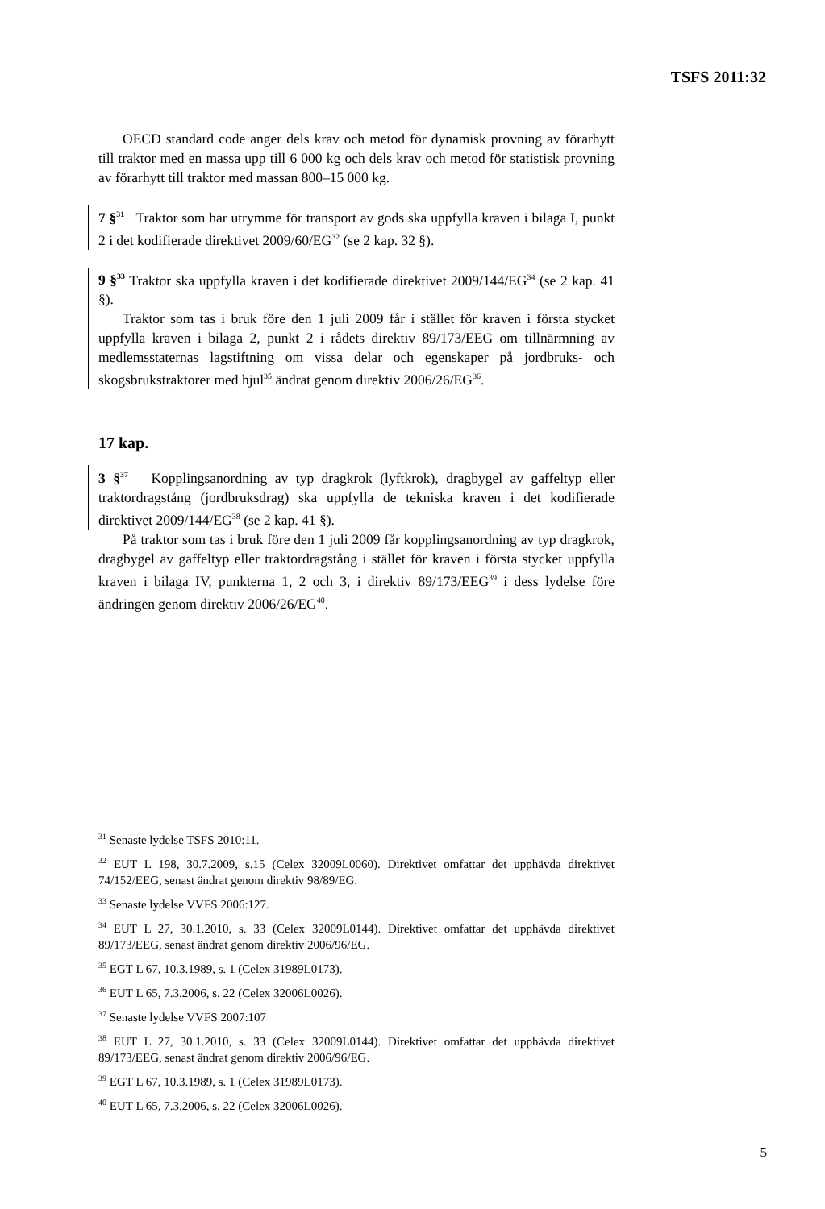TSFS 2011:32
OECD standard code anger dels krav och metod för dynamisk provning av förarhytt till traktor med en massa upp till 6 000 kg och dels krav och metod för statistisk provning av förarhytt till traktor med massan 800–15 000 kg.
7 §<sup>31</sup> Traktor som har utrymme för transport av gods ska uppfylla kraven i bilaga I, punkt 2 i det kodifierade direktivet 2009/60/EG<sup>32</sup> (se 2 kap. 32 §).
9 §<sup>33</sup> Traktor ska uppfylla kraven i det kodifierade direktivet 2009/144/EG<sup>34</sup> (se 2 kap. 41 §).
Traktor som tas i bruk före den 1 juli 2009 får i stället för kraven i första stycket uppfylla kraven i bilaga 2, punkt 2 i rådets direktiv 89/173/EEG om tillnärmning av medlemsstaternas lagstiftning om vissa delar och egenskaper på jordbruks- och skogsbrukstraktorer med hjul<sup>35</sup> ändrat genom direktiv 2006/26/EG<sup>36</sup>.
17 kap.
3 §<sup>37</sup> Kopplingsanordning av typ dragkrok (lyftkrok), dragbygel av gaffeltyp eller traktordragstång (jordbruksdrag) ska uppfylla de tekniska kraven i det kodifierade direktivet 2009/144/EG<sup>38</sup> (se 2 kap. 41 §).
På traktor som tas i bruk före den 1 juli 2009 får kopplingsanordning av typ dragkrok, dragbygel av gaffeltyp eller traktordragstång i stället för kraven i första stycket uppfylla kraven i bilaga IV, punkterna 1, 2 och 3, i direktiv 89/173/EEG<sup>39</sup> i dess lydelse före ändringen genom direktiv 2006/26/EG<sup>40</sup>.
<sup>31</sup> Senaste lydelse TSFS 2010:11.
<sup>32</sup> EUT L 198, 30.7.2009, s.15 (Celex 32009L0060). Direktivet omfattar det upphävda direktivet 74/152/EEG, senast ändrat genom direktiv 98/89/EG.
<sup>33</sup> Senaste lydelse VVFS 2006:127.
<sup>34</sup> EUT L 27, 30.1.2010, s. 33 (Celex 32009L0144). Direktivet omfattar det upphävda direktivet 89/173/EEG, senast ändrat genom direktiv 2006/96/EG.
<sup>35</sup> EGT L 67, 10.3.1989, s. 1 (Celex 31989L0173).
<sup>36</sup> EUT L 65, 7.3.2006, s. 22 (Celex 32006L0026).
<sup>37</sup> Senaste lydelse VVFS 2007:107
<sup>38</sup> EUT L 27, 30.1.2010, s. 33 (Celex 32009L0144). Direktivet omfattar det upphävda direktivet 89/173/EEG, senast ändrat genom direktiv 2006/96/EG.
<sup>39</sup> EGT L 67, 10.3.1989, s. 1 (Celex 31989L0173).
<sup>40</sup> EUT L 65, 7.3.2006, s. 22 (Celex 32006L0026).
5